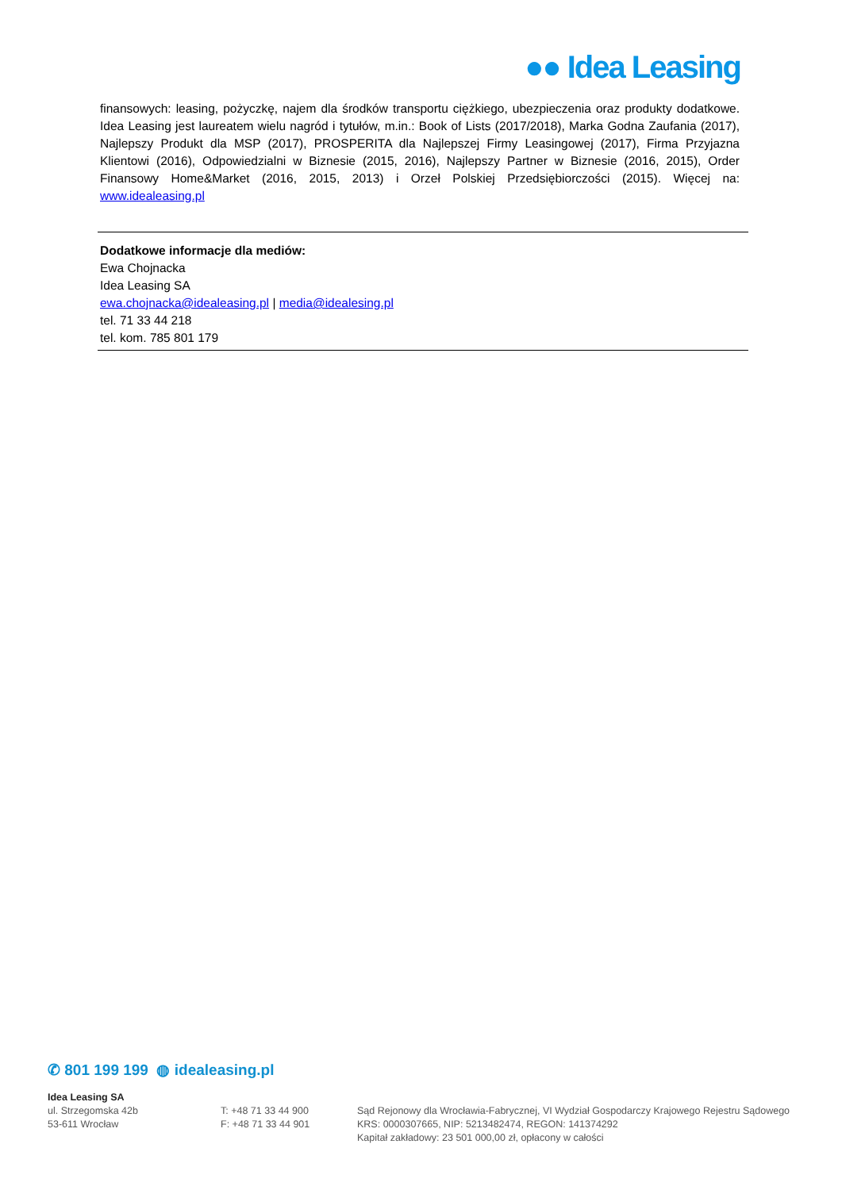●● Idea Leasing
finansowych: leasing, pożyczkę, najem dla środków transportu ciężkiego, ubezpieczenia oraz produkty dodatkowe. Idea Leasing jest laureatem wielu nagród i tytułów, m.in.: Book of Lists (2017/2018), Marka Godna Zaufania (2017), Najlepszy Produkt dla MSP (2017), PROSPERITA dla Najlepszej Firmy Leasingowej (2017), Firma Przyjazna Klientowi (2016), Odpowiedzialni w Biznesie (2015, 2016), Najlepszy Partner w Biznesie (2016, 2015), Order Finansowy Home&Market (2016, 2015, 2013) i Orzeł Polskiej Przedsiębiorczości (2015). Więcej na: www.idealeasing.pl
Dodatkowe informacje dla mediów:
Ewa Chojnacka
Idea Leasing SA
ewa.chojnacka@idealeasing.pl | media@idealesing.pl
tel. 71 33 44 218
tel. kom. 785 801 179
✆ 801 199 199 ◍ idealeasing.pl
Idea Leasing SA
ul. Strzegomska 42b
53-611 Wrocław
T: +48 71 33 44 900
F: +48 71 33 44 901
Sąd Rejonowy dla Wrocławia-Fabrycznej, VI Wydział Gospodarczy Krajowego Rejestru Sądowego
KRS: 0000307665, NIP: 5213482474, REGON: 141374292
Kapitał zakładowy: 23 501 000,00 zł, opłacony w całości